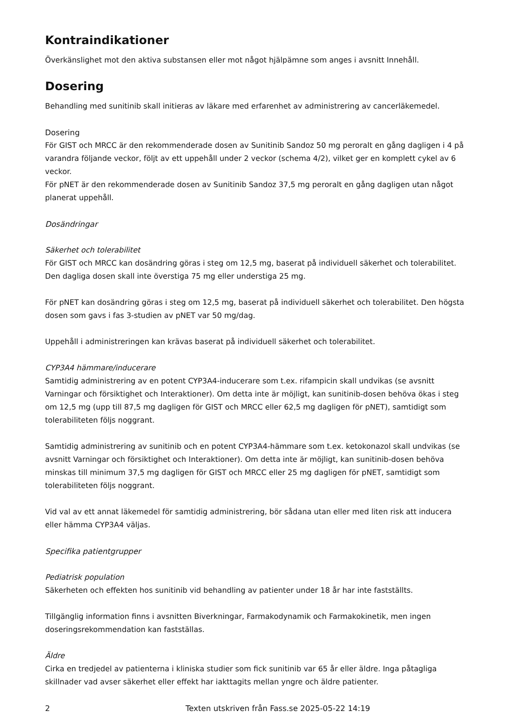Kontraindikationer
Överkänslighet mot den aktiva substansen eller mot något hjälpämne som anges i avsnitt Innehåll.
Dosering
Behandling med sunitinib skall initieras av läkare med erfarenhet av administrering av cancerläkemedel.
Dosering
För GIST och MRCC är den rekommenderade dosen av Sunitinib Sandoz 50 mg peroralt en gång dagligen i 4 på varandra följande veckor, följt av ett uppehåll under 2 veckor (schema 4/2), vilket ger en komplett cykel av 6 veckor.
För pNET är den rekommenderade dosen av Sunitinib Sandoz 37,5 mg peroralt en gång dagligen utan något planerat uppehåll.
Dosändringar
Säkerhet och tolerabilitet
För GIST och MRCC kan dosändring göras i steg om 12,5 mg, baserat på individuell säkerhet och tolerabilitet. Den dagliga dosen skall inte överstiga 75 mg eller understiga 25 mg.
För pNET kan dosändring göras i steg om 12,5 mg, baserat på individuell säkerhet och tolerabilitet. Den högsta dosen som gavs i fas 3-studien av pNET var 50 mg/dag.
Uppehåll i administreringen kan krävas baserat på individuell säkerhet och tolerabilitet.
CYP3A4 hämmare/inducerare
Samtidig administrering av en potent CYP3A4-inducerare som t.ex. rifampicin skall undvikas (se avsnitt Varningar och försiktighet och Interaktioner). Om detta inte är möjligt, kan sunitinib-dosen behöva ökas i steg om 12,5 mg (upp till 87,5 mg dagligen för GIST och MRCC eller 62,5 mg dagligen för pNET), samtidigt som tolerabiliteten följs noggrant.
Samtidig administrering av sunitinib och en potent CYP3A4-hämmare som t.ex. ketokonazol skall undvikas (se avsnitt Varningar och försiktighet och Interaktioner). Om detta inte är möjligt, kan sunitinib-dosen behöva minskas till minimum 37,5 mg dagligen för GIST och MRCC eller 25 mg dagligen för pNET, samtidigt som tolerabiliteten följs noggrant.
Vid val av ett annat läkemedel för samtidig administrering, bör sådana utan eller med liten risk att inducera eller hämma CYP3A4 väljas.
Specifika patientgrupper
Pediatrisk population
Säkerheten och effekten hos sunitinib vid behandling av patienter under 18 år har inte fastställts.
Tillgänglig information finns i avsnitten Biverkningar, Farmakodynamik och Farmakokinetik, men ingen doseringsrekommendation kan fastställas.
Äldre
Cirka en tredjedel av patienterna i kliniska studier som fick sunitinib var 65 år eller äldre. Inga påtagliga skillnader vad avser säkerhet eller effekt har iakttagits mellan yngre och äldre patienter.
2 Texten utskriven från Fass.se 2025-05-22 14:19